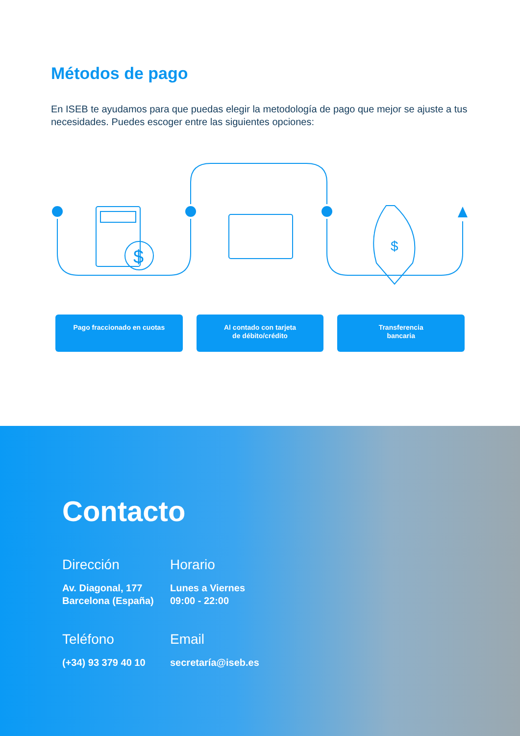Métodos de pago
En ISEB te ayudamos para que puedas elegir la metodología de pago que mejor se ajuste a tus necesidades. Puedes escoger entre las siguientes opciones:
$
$
Pago fraccionado en cuotas Al contado con tarjeta
de débito/crédito
Transferencia
bancaria
Contacto
Dirección
Av. Diagonal, 177
Barcelona (España)
Horario
Lunes a Viernes
09:00 - 22:00
Teléfono
(+34) 93 379 40 10
Email
secretaría@iseb.es